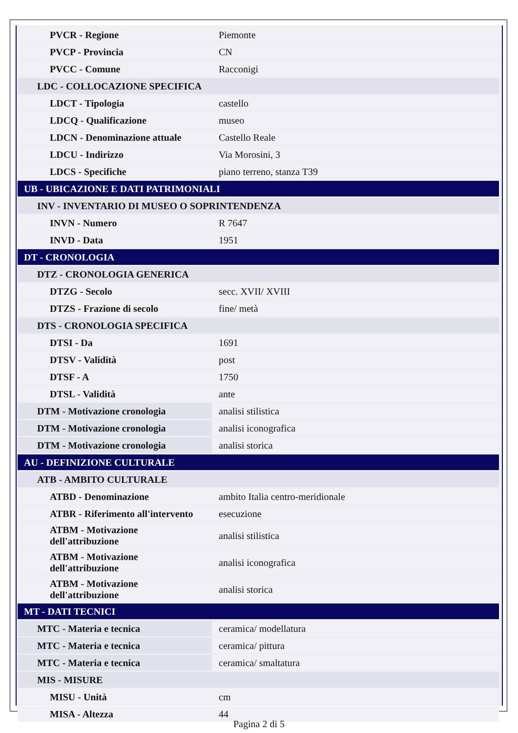| PVCR - Regione | Piemonte |
| PVCP - Provincia | CN |
| PVCC - Comune | Racconigi |
| LDC - COLLOCAZIONE SPECIFICA | |
| LDCT - Tipologia | castello |
| LDCQ - Qualificazione | museo |
| LDCN - Denominazione attuale | Castello Reale |
| LDCU - Indirizzo | Via Morosini, 3 |
| LDCS - Specifiche | piano terreno, stanza T39 |
| UB - UBICAZIONE E DATI PATRIMONIALI | |
| INV - INVENTARIO DI MUSEO O SOPRINTENDENZA | |
| INVN - Numero | R 7647 |
| INVD - Data | 1951 |
| DT - CRONOLOGIA | |
| DTZ - CRONOLOGIA GENERICA | |
| DTZG - Secolo | secc. XVII/ XVIII |
| DTZS - Frazione di secolo | fine/ metà |
| DTS - CRONOLOGIA SPECIFICA | |
| DTSI - Da | 1691 |
| DTSV - Validità | post |
| DTSF - A | 1750 |
| DTSL - Validità | ante |
| DTM - Motivazione cronologia | analisi stilistica |
| DTM - Motivazione cronologia | analisi iconografica |
| DTM - Motivazione cronologia | analisi storica |
| AU - DEFINIZIONE CULTURALE | |
| ATB - AMBITO CULTURALE | |
| ATBD - Denominazione | ambito Italia centro-meridionale |
| ATBR - Riferimento all'intervento | esecuzione |
| ATBM - Motivazione dell'attribuzione | analisi stilistica |
| ATBM - Motivazione dell'attribuzione | analisi iconografica |
| ATBM - Motivazione dell'attribuzione | analisi storica |
| MT - DATI TECNICI | |
| MTC - Materia e tecnica | ceramica/ modellatura |
| MTC - Materia e tecnica | ceramica/ pittura |
| MTC - Materia e tecnica | ceramica/ smaltatura |
| MIS - MISURE | |
| MISU - Unità | cm |
| MISA - Altezza | 44 |
Pagina 2 di 5